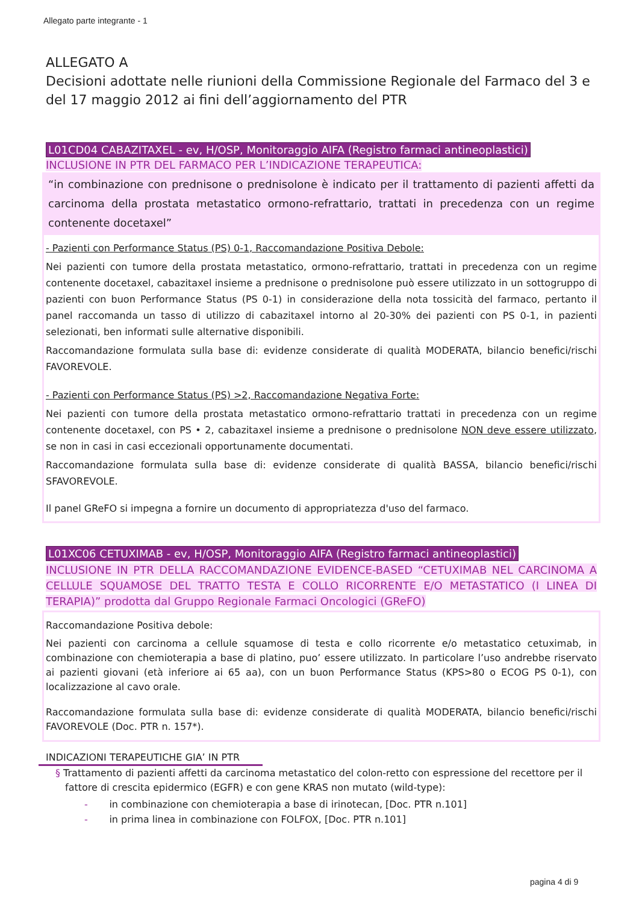Allegato parte integrante - 1
ALLEGATO A
Decisioni adottate nelle riunioni della Commissione Regionale del Farmaco del 3 e del 17 maggio 2012 ai fini dell’aggiornamento del PTR
L01CD04 CABAZITAXEL - ev, H/OSP, Monitoraggio AIFA (Registro farmaci antineoplastici)
INCLUSIONE IN PTR DEL FARMACO PER L’INDICAZIONE TERAPEUTICA:
“in combinazione con prednisone o prednisolone è indicato per il trattamento di pazienti affetti da carcinoma della prostata metastatico ormono-refrattario, trattati in precedenza con un regime contenente docetaxel”
- Pazienti con Performance Status (PS) 0-1, Raccomandazione Positiva Debole:
Nei pazienti con tumore della prostata metastatico, ormono-refrattario, trattati in precedenza con un regime contenente docetaxel, cabazitaxel insieme a prednisone o prednisolone può essere utilizzato in un sottogruppo di pazienti con buon Performance Status (PS 0-1) in considerazione della nota tossicità del farmaco, pertanto il panel raccomanda un tasso di utilizzo di cabazitaxel intorno al 20-30% dei pazienti con PS 0-1, in pazienti selezionati, ben informati sulle alternative disponibili.
Raccomandazione formulata sulla base di: evidenze considerate di qualità MODERATA, bilancio benefici/rischi FAVOREVOLE.
- Pazienti con Performance Status (PS) >2, Raccomandazione Negativa Forte:
Nei pazienti con tumore della prostata metastatico ormono-refrattario trattati in precedenza con un regime contenente docetaxel, con PS • 2, cabazitaxel insieme a prednisone o prednisolone NON deve essere utilizzato, se non in casi in casi eccezionali opportunamente documentati.
Raccomandazione formulata sulla base di: evidenze considerate di qualità BASSA, bilancio benefici/rischi SFAVOREVOLE.
Il panel GReFO si impegna a fornire un documento di appropriatezza d'uso del farmaco.
L01XC06 CETUXIMAB - ev, H/OSP, Monitoraggio AIFA (Registro farmaci antineoplastici)
INCLUSIONE IN PTR DELLA RACCOMANDAZIONE EVIDENCE-BASED “CETUXIMAB NEL CARCINOMA A CELLULE SQUAMOSE DEL TRATTO TESTA E COLLO RICORRENTE E/O METASTATICO (I LINEA DI TERAPIA)” prodotta dal Gruppo Regionale Farmaci Oncologici (GReFO)
Raccomandazione Positiva debole:
Nei pazienti con carcinoma a cellule squamose di testa e collo ricorrente e/o metastatico cetuximab, in combinazione con chemioterapia a base di platino, puo’ essere utilizzato. In particolare l’uso andrebbe riservato ai pazienti giovani (età inferiore ai 65 aa), con un buon Performance Status (KPS>80 o ECOG PS 0-1), con localizzazione al cavo orale.
Raccomandazione formulata sulla base di: evidenze considerate di qualità MODERATA, bilancio benefici/rischi FAVOREVOLE (Doc. PTR n. 157*).
INDICAZIONI TERAPEUTICHE GIA’ IN PTR
§ Trattamento di pazienti affetti da carcinoma metastatico del colon-retto con espressione del recettore per il fattore di crescita epidermico (EGFR) e con gene KRAS non mutato (wild-type):
- in combinazione con chemioterapia a base di irinotecan, [Doc. PTR n.101]
- in prima linea in combinazione con FOLFOX, [Doc. PTR n.101]
pagina 4 di 9